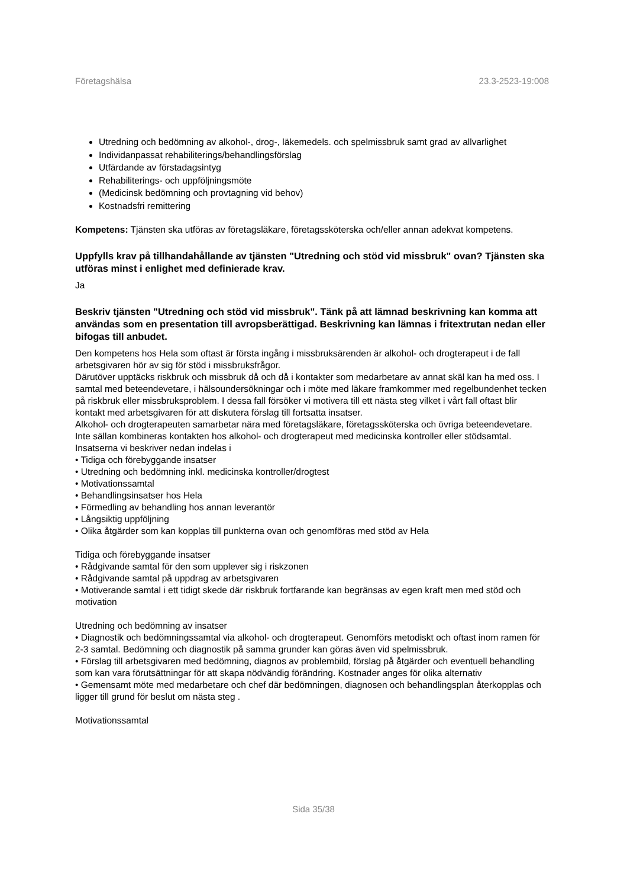Företagshälsa 23.3-2523-19:008
Utredning och bedömning av alkohol-, drog-, läkemedels. och spelmissbruk samt grad av allvarlighet
Individanpassat rehabiliterings/behandlingsförslag
Utfärdande av förstadagsintyg
Rehabiliterings- och uppföljningsmöte
(Medicinsk bedömning och provtagning vid behov)
Kostnadsfri remittering
Kompetens: Tjänsten ska utföras av företagsläkare, företagssköterska och/eller annan adekvat kompetens.
Uppfylls krav på tillhandahållande av tjänsten "Utredning och stöd vid missbruk" ovan? Tjänsten ska utföras minst i enlighet med definierade krav.
Ja
Beskriv tjänsten "Utredning och stöd vid missbruk". Tänk på att lämnad beskrivning kan komma att användas som en presentation till avropsberättigad. Beskrivning kan lämnas i fritextrutan nedan eller bifogas till anbudet.
Den kompetens hos Hela som oftast är första ingång i missbruksärenden är alkohol- och drogterapeut i de fall arbetsgivaren hör av sig för stöd i missbruksfrågor.
Därutöver upptäcks riskbruk och missbruk då och då i kontakter som medarbetare av annat skäl kan ha med oss. I samtal med beteendevetare, i hälsoundersökningar och i möte med läkare framkommer med regelbundenhet tecken på riskbruk eller missbruksproblem. I dessa fall försöker vi motivera till ett nästa steg vilket i vårt fall oftast blir kontakt med arbetsgivaren för att diskutera förslag till fortsatta insatser.
Alkohol- och drogterapeuten samarbetar nära med företagsläkare, företagssköterska och övriga beteendevetare. Inte sällan kombineras kontakten hos alkohol- och drogterapeut med medicinska kontroller eller stödsamtal. Insatserna vi beskriver nedan indelas i
• Tidiga och förebyggande insatser
• Utredning och bedömning inkl. medicinska kontroller/drogtest
• Motivationssamtal
• Behandlingsinsatser hos Hela
• Förmedling av behandling hos annan leverantör
• Långsiktig uppföljning
• Olika åtgärder som kan kopplas till punkterna ovan och genomföras med stöd av Hela
Tidiga och förebyggande insatser
• Rådgivande samtal för den som upplever sig i riskzonen
• Rådgivande samtal på uppdrag av arbetsgivaren
• Motiverande samtal i ett tidigt skede där riskbruk fortfarande kan begränsas av egen kraft men med stöd och motivation
Utredning och bedömning av insatser
• Diagnostik och bedömningssamtal via alkohol- och drogterapeut. Genomförs metodiskt och oftast inom ramen för 2-3 samtal. Bedömning och diagnostik på samma grunder kan göras även vid spelmissbruk.
• Förslag till arbetsgivaren med bedömning, diagnos av problembild, förslag på åtgärder och eventuell behandling som kan vara förutsättningar för att skapa nödvändig förändring. Kostnader anges för olika alternativ
• Gemensamt möte med medarbetare och chef där bedömningen, diagnosen och behandlingsplan återkopplas och ligger till grund för beslut om nästa steg .
Motivationssamtal
Sida 35/38